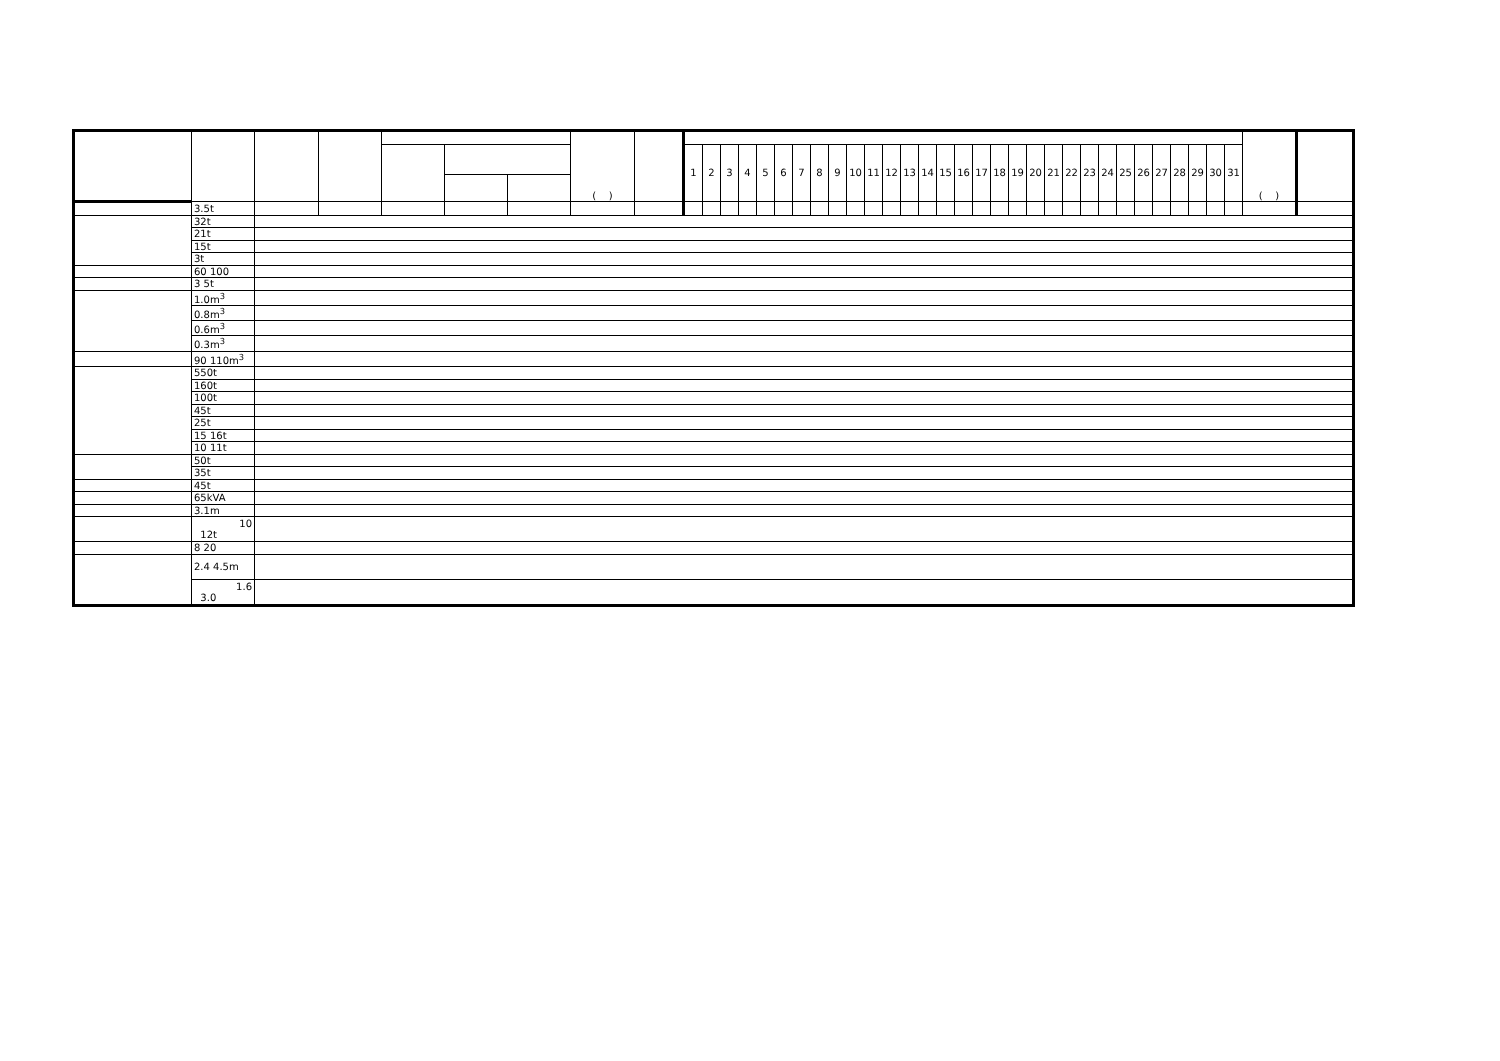| | | | | | | | ( ) | | | | | | | | | | | | | | | | | | | | | | | | | | | | | | | | | ( ) | |
| --- | --- | --- | --- | --- | --- | --- | --- | --- | --- | --- | --- | --- | --- | --- | --- | --- | --- | --- | --- | --- | --- | --- | --- | --- | --- | --- | --- | --- | --- | --- | --- | --- | --- | --- | --- | --- | --- | --- | --- | --- | --- |
| | | | | | | | | | 1 | 2 | 3 | 4 | 5 | 6 | 7 | 8 | 9 | 10 | 11 | 12 | 13 | 14 | 15 | 16 | 17 | 18 | 19 | 20 | 21 | 22 | 23 | 24 | 25 | 26 | 27 | 28 | 29 | 30 | 31 | | |
| | 3.5t | | | | | | | | | | | | | | | | | | | | | | | | | | | | | | | | | | | | | | | | |
| | 32t | | | | | | | | | | | | | | | | | | | | | | | | | | | | | | | | | | | | | | | | |
| | 21t | | | | | | | | | | | | | | | | | | | | | | | | | | | | | | | | | | | | | | | | |
| | 15t | | | | | | | | | | | | | | | | | | | | | | | | | | | | | | | | | | | | | | | | |
| | 3t | | | | | | | | | | | | | | | | | | | | | | | | | | | | | | | | | | | | | | | | |
| | 60 100 | | | | | | | | | | | | | | | | | | | | | | | | | | | | | | | | | | | | | | | | |
| | 3 5t | | | | | | | | | | | | | | | | | | | | | | | | | | | | | | | | | | | | | | | | |
| | 1.0m<sup>3</sup> | | | | | | | | | | | | | | | | | | | | | | | | | | | | | | | | | | | | | | | | |
| | 0.8m<sup>3</sup> | | | | | | | | | | | | | | | | | | | | | | | | | | | | | | | | | | | | | | | | |
| | 0.6m<sup>3</sup> | | | | | | | | | | | | | | | | | | | | | | | | | | | | | | | | | | | | | | | | |
| | 0.3m<sup>3</sup> | | | | | | | | | | | | | | | | | | | | | | | | | | | | | | | | | | | | | | | | |
| | 90 110m<sup>3</sup> | | | | | | | | | | | | | | | | | | | | | | | | | | | | | | | | | | | | | | | | |
| | 550t | | | | | | | | | | | | | | | | | | | | | | | | | | | | | | | | | | | | | | | | |
| | 160t | | | | | | | | | | | | | | | | | | | | | | | | | | | | | | | | | | | | | | | | |
| | 100t | | | | | | | | | | | | | | | | | | | | | | | | | | | | | | | | | | | | | | | | |
| | 45t | | | | | | | | | | | | | | | | | | | | | | | | | | | | | | | | | | | | | | | | |
| | 25t | | | | | | | | | | | | | | | | | | | | | | | | | | | | | | | | | | | | | | | | |
| | 15 16t | | | | | | | | | | | | | | | | | | | | | | | | | | | | | | | | | | | | | | | | |
| | 10 11t | | | | | | | | | | | | | | | | | | | | | | | | | | | | | | | | | | | | | | | | |
| | 50t | | | | | | | | | | | | | | | | | | | | | | | | | | | | | | | | | | | | | | | | |
| | 35t | | | | | | | | | | | | | | | | | | | | | | | | | | | | | | | | | | | | | | | | |
| | 45t | | | | | | | | | | | | | | | | | | | | | | | | | | | | | | | | | | | | | | | | |
| | 65kVA | | | | | | | | | | | | | | | | | | | | | | | | | | | | | | | | | | | | | | | | |
| | 3.1m | | | | | | | | | | | | | | | | | | | | | | | | | | | | | | | | | | | | | | | | |
| | 10 12t | | | | | | | | | | | | | | | | | | | | | | | | | | | | | | | | | | | | | | | | |
| | 8 20 | | | | | | | | | | | | | | | | | | | | | | | | | | | | | | | | | | | | | | | | |
| | 2.4 4.5m | | | | | | | | | | | | | | | | | | | | | | | | | | | | | | | | | | | | | | | | |
| | 1.6 3.0 | | | | | | | | | | | | | | | | | | | | | | | | | | | | | | | | | | | | | | | | |